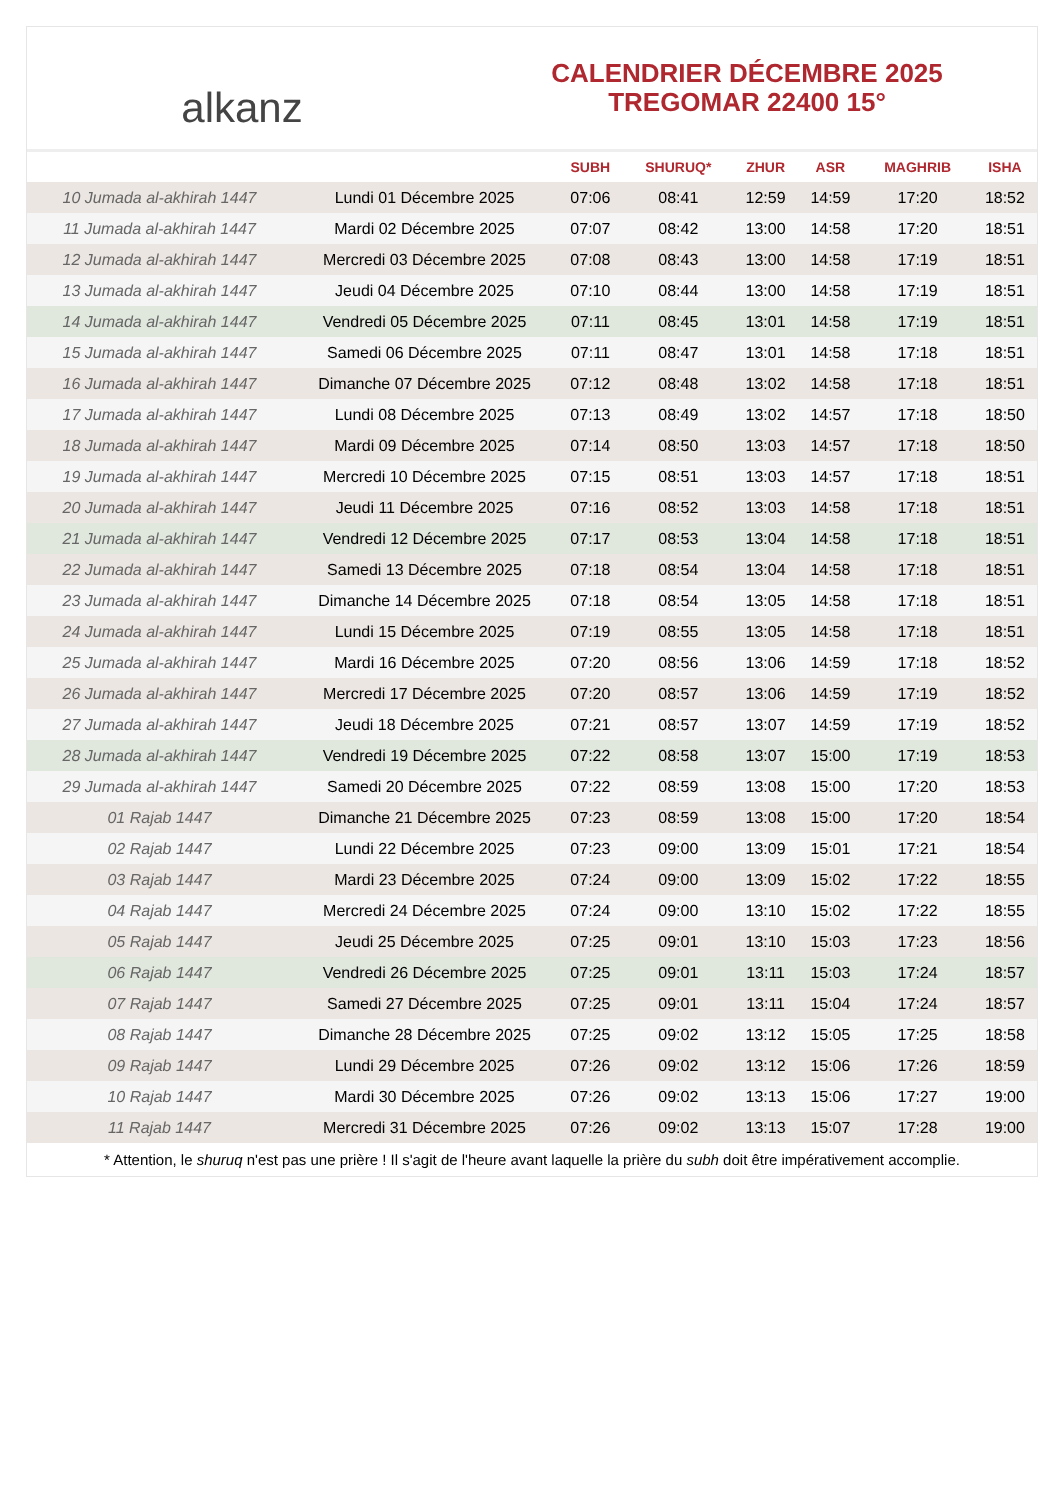alkanz
CALENDRIER DÉCEMBRE 2025
TREGOMAR 22400 15°
| | | SUBH | SHURUQ* | ZHUR | ASR | MAGHRIB | ISHA |
| --- | --- | --- | --- | --- | --- | --- | --- |
| 10 Jumada al-akhirah 1447 | Lundi 01 Décembre 2025 | 07:06 | 08:41 | 12:59 | 14:59 | 17:20 | 18:52 |
| 11 Jumada al-akhirah 1447 | Mardi 02 Décembre 2025 | 07:07 | 08:42 | 13:00 | 14:58 | 17:20 | 18:51 |
| 12 Jumada al-akhirah 1447 | Mercredi 03 Décembre 2025 | 07:08 | 08:43 | 13:00 | 14:58 | 17:19 | 18:51 |
| 13 Jumada al-akhirah 1447 | Jeudi 04 Décembre 2025 | 07:10 | 08:44 | 13:00 | 14:58 | 17:19 | 18:51 |
| 14 Jumada al-akhirah 1447 | Vendredi 05 Décembre 2025 | 07:11 | 08:45 | 13:01 | 14:58 | 17:19 | 18:51 |
| 15 Jumada al-akhirah 1447 | Samedi 06 Décembre 2025 | 07:11 | 08:47 | 13:01 | 14:58 | 17:18 | 18:51 |
| 16 Jumada al-akhirah 1447 | Dimanche 07 Décembre 2025 | 07:12 | 08:48 | 13:02 | 14:58 | 17:18 | 18:51 |
| 17 Jumada al-akhirah 1447 | Lundi 08 Décembre 2025 | 07:13 | 08:49 | 13:02 | 14:57 | 17:18 | 18:50 |
| 18 Jumada al-akhirah 1447 | Mardi 09 Décembre 2025 | 07:14 | 08:50 | 13:03 | 14:57 | 17:18 | 18:50 |
| 19 Jumada al-akhirah 1447 | Mercredi 10 Décembre 2025 | 07:15 | 08:51 | 13:03 | 14:57 | 17:18 | 18:51 |
| 20 Jumada al-akhirah 1447 | Jeudi 11 Décembre 2025 | 07:16 | 08:52 | 13:03 | 14:58 | 17:18 | 18:51 |
| 21 Jumada al-akhirah 1447 | Vendredi 12 Décembre 2025 | 07:17 | 08:53 | 13:04 | 14:58 | 17:18 | 18:51 |
| 22 Jumada al-akhirah 1447 | Samedi 13 Décembre 2025 | 07:18 | 08:54 | 13:04 | 14:58 | 17:18 | 18:51 |
| 23 Jumada al-akhirah 1447 | Dimanche 14 Décembre 2025 | 07:18 | 08:54 | 13:05 | 14:58 | 17:18 | 18:51 |
| 24 Jumada al-akhirah 1447 | Lundi 15 Décembre 2025 | 07:19 | 08:55 | 13:05 | 14:58 | 17:18 | 18:51 |
| 25 Jumada al-akhirah 1447 | Mardi 16 Décembre 2025 | 07:20 | 08:56 | 13:06 | 14:59 | 17:18 | 18:52 |
| 26 Jumada al-akhirah 1447 | Mercredi 17 Décembre 2025 | 07:20 | 08:57 | 13:06 | 14:59 | 17:19 | 18:52 |
| 27 Jumada al-akhirah 1447 | Jeudi 18 Décembre 2025 | 07:21 | 08:57 | 13:07 | 14:59 | 17:19 | 18:52 |
| 28 Jumada al-akhirah 1447 | Vendredi 19 Décembre 2025 | 07:22 | 08:58 | 13:07 | 15:00 | 17:19 | 18:53 |
| 29 Jumada al-akhirah 1447 | Samedi 20 Décembre 2025 | 07:22 | 08:59 | 13:08 | 15:00 | 17:20 | 18:53 |
| 01 Rajab 1447 | Dimanche 21 Décembre 2025 | 07:23 | 08:59 | 13:08 | 15:00 | 17:20 | 18:54 |
| 02 Rajab 1447 | Lundi 22 Décembre 2025 | 07:23 | 09:00 | 13:09 | 15:01 | 17:21 | 18:54 |
| 03 Rajab 1447 | Mardi 23 Décembre 2025 | 07:24 | 09:00 | 13:09 | 15:02 | 17:22 | 18:55 |
| 04 Rajab 1447 | Mercredi 24 Décembre 2025 | 07:24 | 09:00 | 13:10 | 15:02 | 17:22 | 18:55 |
| 05 Rajab 1447 | Jeudi 25 Décembre 2025 | 07:25 | 09:01 | 13:10 | 15:03 | 17:23 | 18:56 |
| 06 Rajab 1447 | Vendredi 26 Décembre 2025 | 07:25 | 09:01 | 13:11 | 15:03 | 17:24 | 18:57 |
| 07 Rajab 1447 | Samedi 27 Décembre 2025 | 07:25 | 09:01 | 13:11 | 15:04 | 17:24 | 18:57 |
| 08 Rajab 1447 | Dimanche 28 Décembre 2025 | 07:25 | 09:02 | 13:12 | 15:05 | 17:25 | 18:58 |
| 09 Rajab 1447 | Lundi 29 Décembre 2025 | 07:26 | 09:02 | 13:12 | 15:06 | 17:26 | 18:59 |
| 10 Rajab 1447 | Mardi 30 Décembre 2025 | 07:26 | 09:02 | 13:13 | 15:06 | 17:27 | 19:00 |
| 11 Rajab 1447 | Mercredi 31 Décembre 2025 | 07:26 | 09:02 | 13:13 | 15:07 | 17:28 | 19:00 |
* Attention, le shuruq n'est pas une prière ! Il s'agit de l'heure avant laquelle la prière du subh doit être impérativement accomplie.